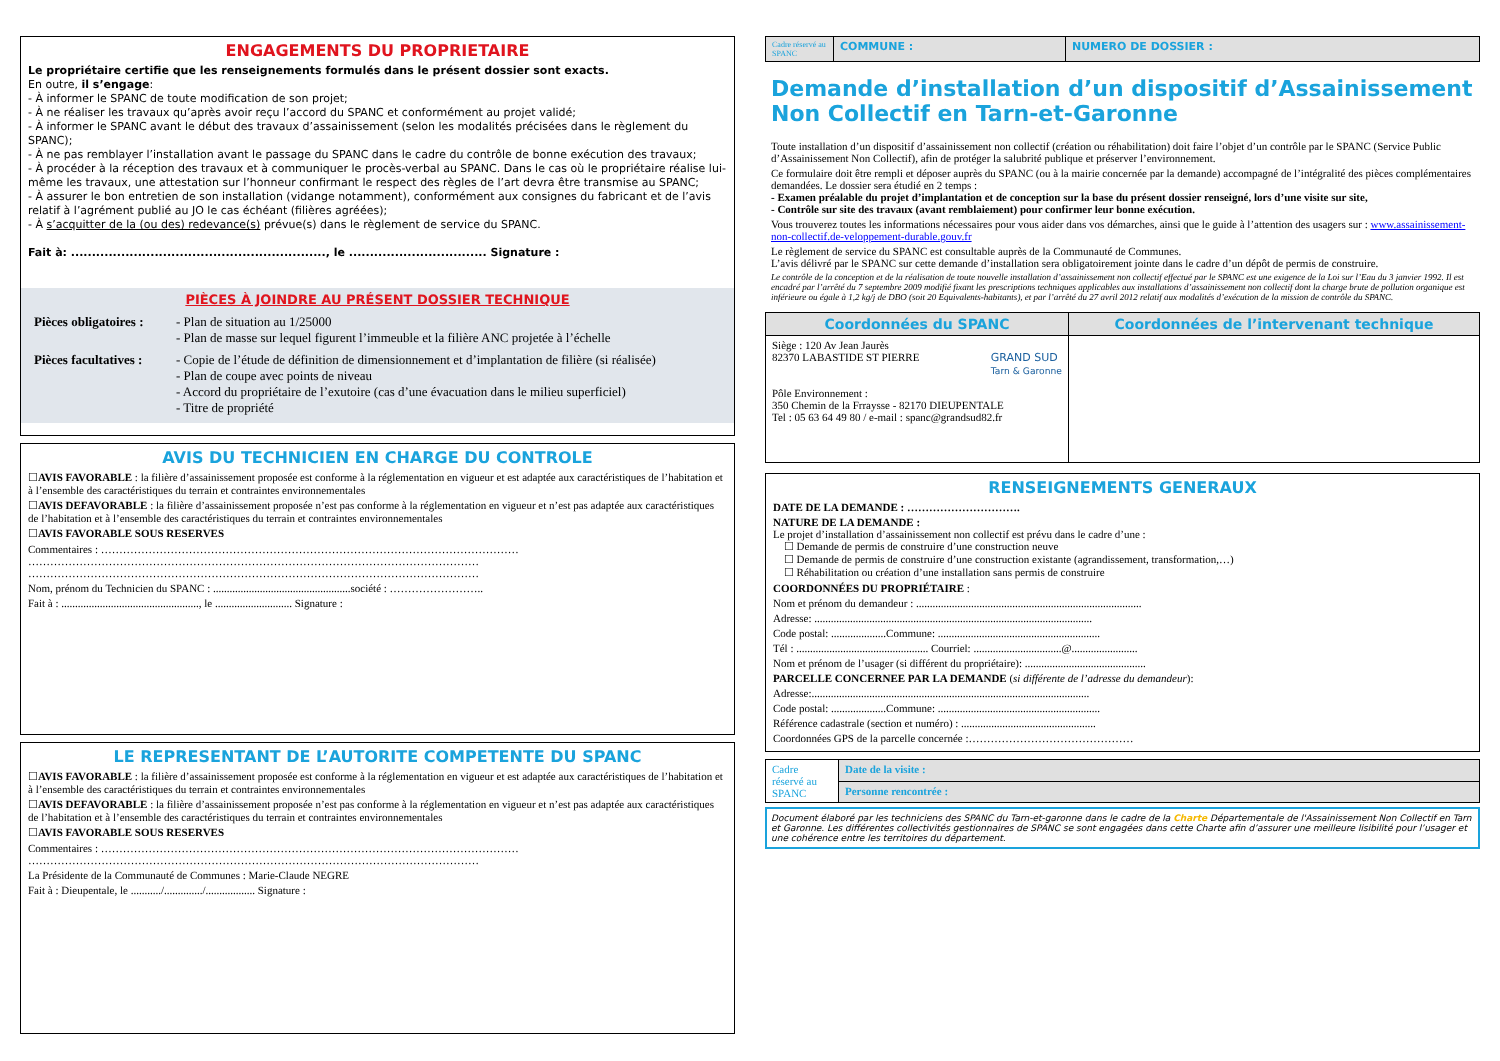ENGAGEMENTS DU PROPRIETAIRE
Le propriétaire certifie que les renseignements formulés dans le présent dossier sont exacts.
En outre, il s’engage:
- À informer le SPANC de toute modification de son projet;
- À ne réaliser les travaux qu’après avoir reçu l’accord du SPANC et conformément au projet validé;
- À informer le SPANC avant le début des travaux d’assainissement (selon les modalités précisées dans le règlement du SPANC);
- À ne pas remblayer l’installation avant le passage du SPANC dans le cadre du contrôle de bonne exécution des travaux;
- À procéder à la réception des travaux et à communiquer le procès-verbal au SPANC. Dans le cas où le propriétaire réalise lui-même les travaux, une attestation sur l’honneur confirmant le respect des règles de l’art devra être transmise au SPANC;
- À assurer le bon entretien de son installation (vidange notamment), conformément aux consignes du fabricant et de l’avis relatif à l’agrément publié au JO le cas échéant (filières agréées);
- À s’acquitter de la (ou des) redevance(s) prévue(s) dans le règlement de service du SPANC.
Fait à: ............................................................., le ................................. Signature :
PIÈCES À JOINDRE AU PRÉSENT DOSSIER TECHNIQUE
| Pièces obligatoires : | - Plan de situation au 1/25000 - Plan de masse sur lequel figurent l’immeuble et la filière ANC projetée à l’échelle |
| Pièces facultatives : | - Copie de l’étude de définition de dimensionnement et d’implantation de filière (si réalisée) - Plan de coupe avec points de niveau - Accord du propriétaire de l’exutoire (cas d’une évacuation dans le milieu superficiel) - Titre de propriété |
AVIS DU TECHNICIEN EN CHARGE DU CONTROLE
☐AVIS FAVORABLE : la filière d’assainissement proposée est conforme à la réglementation en vigueur et est adaptée aux caractéristiques de l’habitation et à l’ensemble des caractéristiques du terrain et contraintes environnementales
☐AVIS DEFAVORABLE : la filière d’assainissement proposée n’est pas conforme à la réglementation en vigueur et n’est pas adaptée aux caractéristiques de l’habitation et à l’ensemble des caractéristiques du terrain et contraintes environnementales
☐AVIS FAVORABLE SOUS RESERVES
Commentaires : ……………………………………………………………………………………………………
……………………………………………………………………………………………………………
……………………………………………………………………………………………………………
Nom, prénom du Technicien du SPANC : ..................................................société : ……………………..
Fait à : .................................................., le ............................ Signature :
LE REPRESENTANT DE L’AUTORITE COMPETENTE DU SPANC
☐AVIS FAVORABLE : la filière d’assainissement proposée est conforme à la réglementation en vigueur et est adaptée aux caractéristiques de l’habitation et à l’ensemble des caractéristiques du terrain et contraintes environnementales
☐AVIS DEFAVORABLE : la filière d’assainissement proposée n’est pas conforme à la réglementation en vigueur et n’est pas adaptée aux caractéristiques de l’habitation et à l’ensemble des caractéristiques du terrain et contraintes environnementales
☐AVIS FAVORABLE SOUS RESERVES
Commentaires : ……………………………………………………………………………………………………
……………………………………………………………………………………………………………
La Présidente de la Communauté de Communes : Marie-Claude NEGRE
Fait à : Dieupentale, le .........../............../.................. Signature :
| Cadre réservé au SPANC | COMMUNE : | NUMERO DE DOSSIER : |
Demande d’installation d’un dispositif d’Assainissement Non Collectif en Tarn-et-Garonne
Toute installation d’un dispositif d’assainissement non collectif (création ou réhabilitation) doit faire l’objet d’un contrôle par le SPANC (Service Public d’Assainissement Non Collectif), afin de protéger la salubrité publique et préserver l’environnement.
Ce formulaire doit être rempli et déposer auprès du SPANC (ou à la mairie concernée par la demande) accompagné de l’intégralité des pièces complémentaires demandées. Le dossier sera étudié en 2 temps :
- Examen préalable du projet d’implantation et de conception sur la base du présent dossier renseigné, lors d’une visite sur site,
- Contrôle sur site des travaux (avant remblaiement) pour confirmer leur bonne exécution.
Vous trouverez toutes les informations nécessaires pour vous aider dans vos démarches, ainsi que le guide à l’attention des usagers sur : www.assainissement-non-collectif.de-veloppement-durable.gouv.fr
Le règlement de service du SPANC est consultable auprès de la Communauté de Communes.
L’avis délivré par le SPANC sur cette demande d’installation sera obligatoirement jointe dans le cadre d’un dépôt de permis de construire.
Le contrôle de la conception et de la réalisation de toute nouvelle installation d’assainissement non collectif effectué par le SPANC est une exigence de la Loi sur l’Eau du 3 janvier 1992. Il est encadré par l’arrêté du 7 septembre 2009 modifié fixant les prescriptions techniques applicables aux installations d’assainissement non collectif dont la charge brute de pollution organique est inférieure ou égale à 1,2 kg/j de DBO (soit 20 Equivalents-habitants), et par l’arrêté du 27 avril 2012 relatif aux modalités d’exécution de la mission de contrôle du SPANC.
| Coordonnées du SPANC | Coordonnées de l’intervenant technique |
| --- | --- |
| Siège : 120 Av Jean Jaurès 82370 LABASTIDE ST PIERRE GRAND SUD Tarn & Garonne Pôle Environnement : 350 Chemin de la Frraysse - 82170 DIEUPENTALE Tel : 05 63 64 49 80 / e-mail : spanc@grandsud82.fr | |
RENSEIGNEMENTS GENERAUX
DATE DE LA DEMANDE : ………………………….
NATURE DE LA DEMANDE :
Le projet d’installation d’assainissement non collectif est prévu dans le cadre d’une :
☐ Demande de permis de construire d’une construction neuve
☐ Demande de permis de construire d’une construction existante (agrandissement, transformation,…)
☐ Réhabilitation ou création d’une installation sans permis de construire
COORDONNÉES DU PROPRIÉTAIRE :
Nom et prénom du demandeur : ..................................................................................
Adresse: .....................................................................................................
Code postal: ....................Commune: ...........................................................
Tél : ................................................ Courriel: ................................@........................
Nom et prénom de l’usager (si différent du propriétaire): ............................................
PARCELLE CONCERNEE PAR LA DEMANDE (si différente de l’adresse du demandeur):
Adresse:.....................................................................................................
Code postal: ....................Commune: ...........................................................
Référence cadastrale (section et numéro) : .................................................
Coordonnées GPS de la parcelle concernée :………………………………………
| Cadre réservé au SPANC | Date de la visite : |
| | Personne rencontrée : |
Document élaboré par les techniciens des SPANC du Tarn-et-garonne dans le cadre de la Charte Départementale de l'Assainissement Non Collectif en Tarn et Garonne. Les différentes collectivités gestionnaires de SPANC se sont engagées dans cette Charte afin d’assurer une meilleure lisibilité pour l’usager et une cohérence entre les territoires du département.